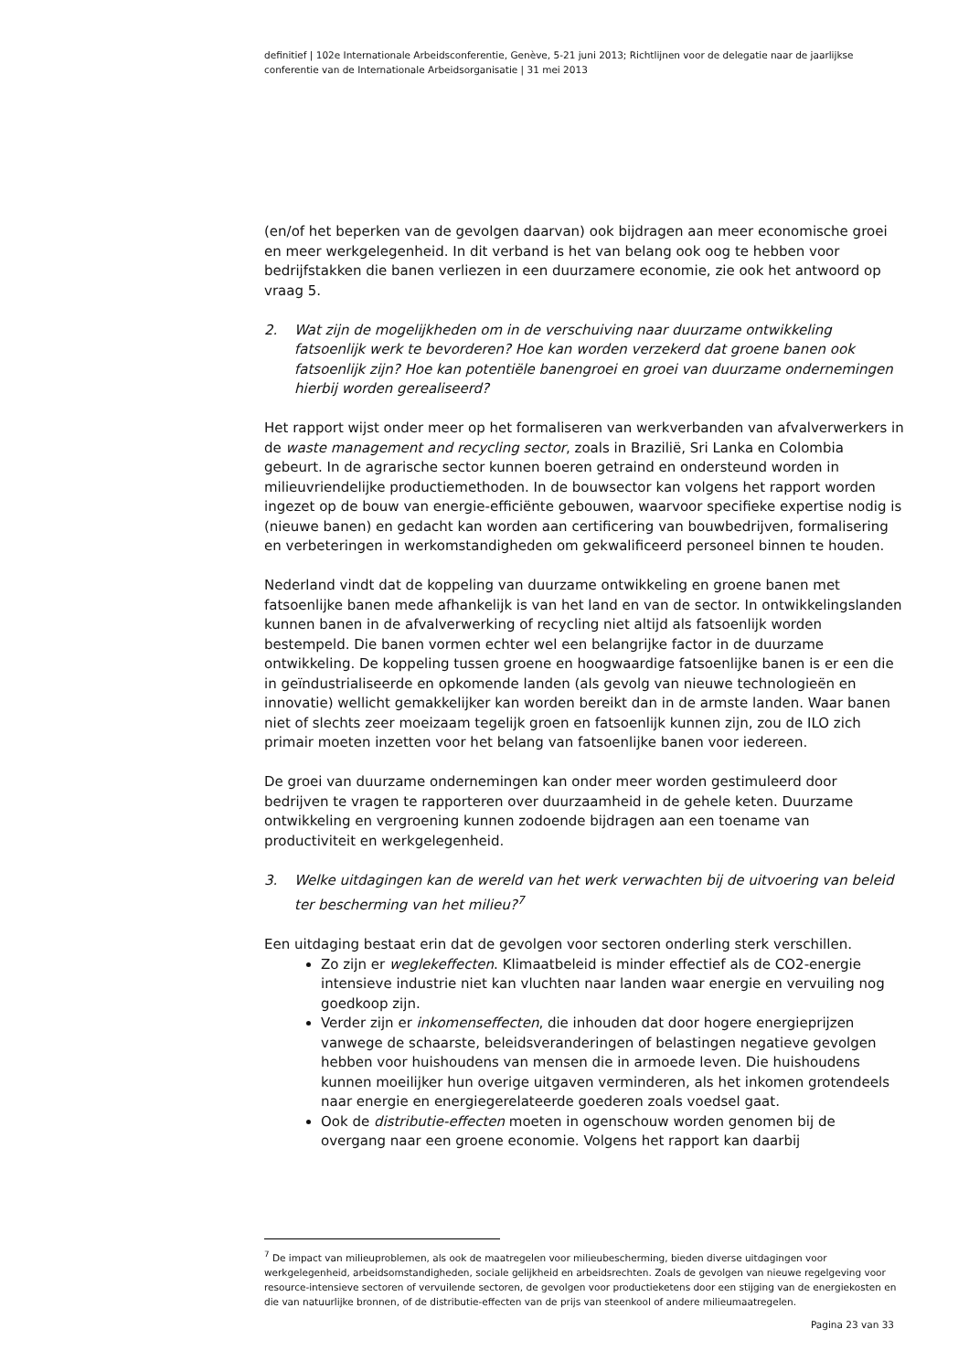definitief | 102e Internationale Arbeidsconferentie, Genève, 5-21 juni 2013; Richtlijnen voor de delegatie naar de jaarlijkse conferentie van de Internationale Arbeidsorganisatie | 31 mei 2013
(en/of het beperken van de gevolgen daarvan) ook bijdragen aan meer economische groei en meer werkgelegenheid. In dit verband is het van belang ook oog te hebben voor bedrijfstakken die banen verliezen in een duurzamere economie, zie ook het antwoord op vraag 5.
2. Wat zijn de mogelijkheden om in de verschuiving naar duurzame ontwikkeling fatsoenlijk werk te bevorderen? Hoe kan worden verzekerd dat groene banen ook fatsoenlijk zijn? Hoe kan potentiële banengroei en groei van duurzame ondernemingen hierbij worden gerealiseerd?
Het rapport wijst onder meer op het formaliseren van werkverbanden van afvalverwerkers in de waste management and recycling sector, zoals in Brazilië, Sri Lanka en Colombia gebeurt. In de agrarische sector kunnen boeren getraind en ondersteund worden in milieuvriendelijke productiemethoden. In de bouwsector kan volgens het rapport worden ingezet op de bouw van energie-efficiënte gebouwen, waarvoor specifieke expertise nodig is (nieuwe banen) en gedacht kan worden aan certificering van bouwbedrijven, formalisering en verbeteringen in werkomstandigheden om gekwalificeerd personeel binnen te houden.
Nederland vindt dat de koppeling van duurzame ontwikkeling en groene banen met fatsoenlijke banen mede afhankelijk is van het land en van de sector. In ontwikkelingslanden kunnen banen in de afvalverwerking of recycling niet altijd als fatsoenlijk worden bestempeld. Die banen vormen echter wel een belangrijke factor in de duurzame ontwikkeling. De koppeling tussen groene en hoogwaardige fatsoenlijke banen is er een die in geïndustrialiseerde en opkomende landen (als gevolg van nieuwe technologieën en innovatie) wellicht gemakkelijker kan worden bereikt dan in de armste landen. Waar banen niet of slechts zeer moeizaam tegelijk groen en fatsoenlijk kunnen zijn, zou de ILO zich primair moeten inzetten voor het belang van fatsoenlijke banen voor iedereen.
De groei van duurzame ondernemingen kan onder meer worden gestimuleerd door bedrijven te vragen te rapporteren over duurzaamheid in de gehele keten. Duurzame ontwikkeling en vergroening kunnen zodoende bijdragen aan een toename van productiviteit en werkgelegenheid.
3. Welke uitdagingen kan de wereld van het werk verwachten bij de uitvoering van beleid ter bescherming van het milieu?<sup>7</sup>
Een uitdaging bestaat erin dat de gevolgen voor sectoren onderling sterk verschillen.
Zo zijn er weglekeffecten. Klimaatbeleid is minder effectief als de CO2-energie intensieve industrie niet kan vluchten naar landen waar energie en vervuiling nog goedkoop zijn.
Verder zijn er inkomenseffecten, die inhouden dat door hogere energieprijzen vanwege de schaarste, beleidsveranderingen of belastingen negatieve gevolgen hebben voor huishoudens van mensen die in armoede leven. Die huishoudens kunnen moeilijker hun overige uitgaven verminderen, als het inkomen grotendeels naar energie en energiegerelateerde goederen zoals voedsel gaat.
Ook de distributie-effecten moeten in ogenschouw worden genomen bij de overgang naar een groene economie. Volgens het rapport kan daarbij
<sup>7</sup> De impact van milieuproblemen, als ook de maatregelen voor milieubescherming, bieden diverse uitdagingen voor werkgelegenheid, arbeidsomstandigheden, sociale gelijkheid en arbeidsrechten. Zoals de gevolgen van nieuwe regelgeving voor resource-intensieve sectoren of vervuilende sectoren, de gevolgen voor productieketens door een stijging van de energiekosten en die van natuurlijke bronnen, of de distributie-effecten van de prijs van steenkool of andere milieumaatregelen.
Pagina 23 van 33